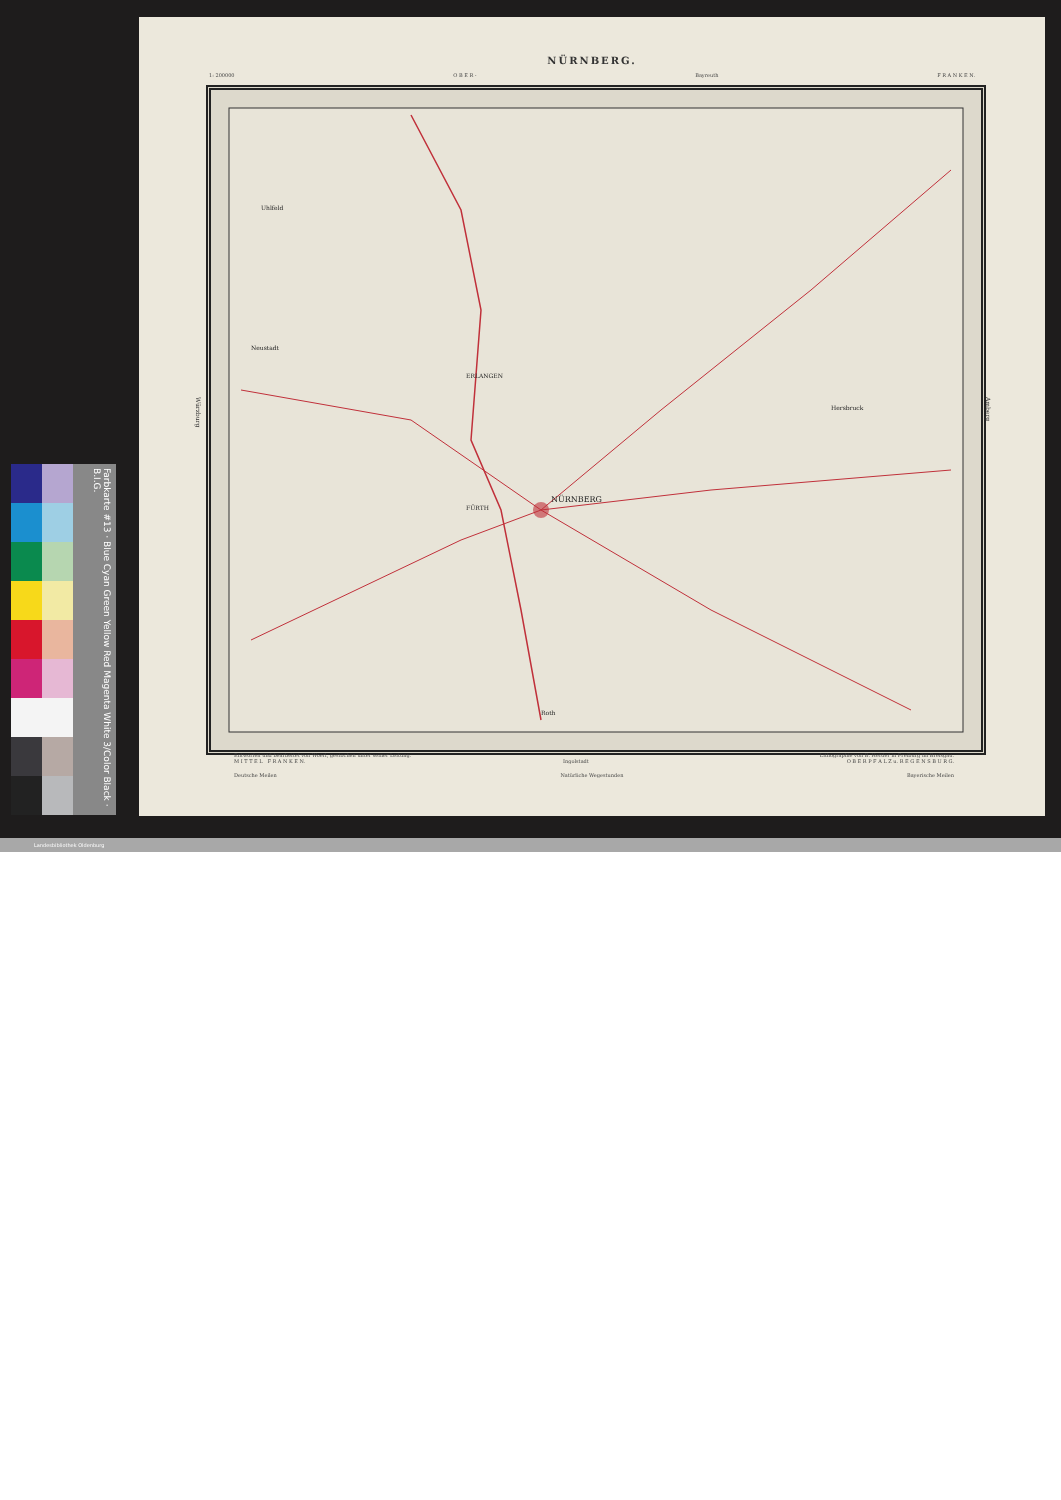NÜRNBERG.
1: 200000 O B E R - Bayreuth F R A N K E N.
NÜRNBERG
ERLANGEN
FÜRTH
Hersbruck
Roth
Uhlfeld
Neustadt
Würzburg
Amberg
Entworfen und bearbeitet von Woerl, gestochen unter seiner Leitung. Lithographie von B. Herder in Freiburg im Breisgau.
M I T T E L F R A N K E N. Ingolstadt O B E R P F A L Z u. R E G E N S B U R G.
Deutsche Meilen Natürliche Wegestunden Bayerische Meilen
Farbkarte #13 · Blue Cyan Green Yellow Red Magenta White 3/Color Black · B.I.G.
Landesbibliothek Oldenburg